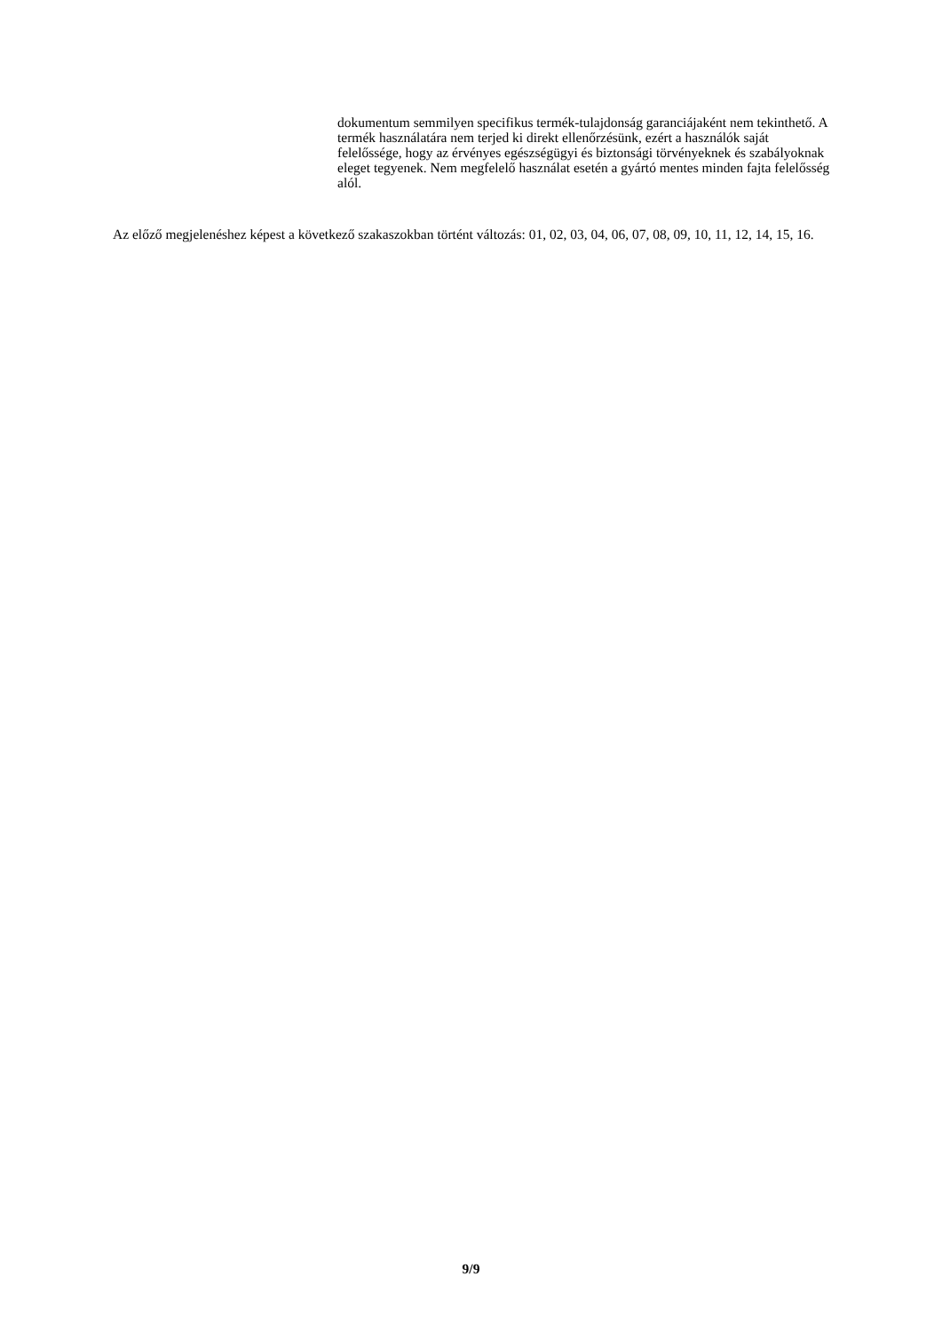dokumentum semmilyen specifikus termék-tulajdonság garanciájaként nem tekinthető. A termék használatára nem terjed ki direkt ellenőrzésünk, ezért a használók saját felelőssége, hogy az érvényes egészségügyi és biztonsági törvényeknek és szabályoknak eleget tegyenek. Nem megfelelő használat esetén a gyártó mentes minden fajta felelősség alól.
Az előző megjelenéshez képest a következő szakaszokban történt változás: 01, 02, 03, 04, 06, 07, 08, 09, 10, 11, 12, 14, 15, 16.
9/9